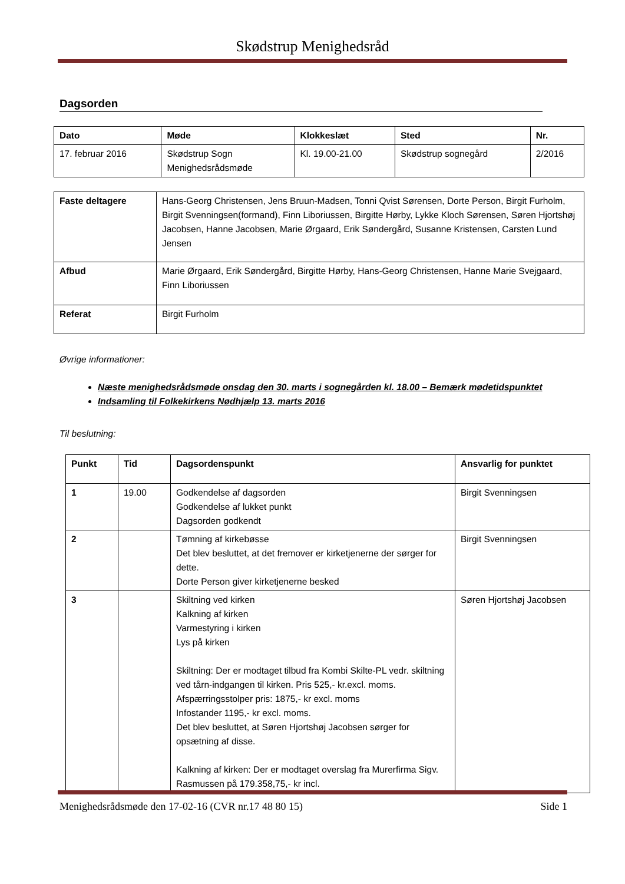Skødstrup Menighedsråd
Dagsorden
| Dato | Møde | Klokkeslæt | Sted | Nr. |
| --- | --- | --- | --- | --- |
| 17. februar 2016 | Skødstrup Sogn Menighedsrådsmøde | Kl. 19.00-21.00 | Skødstrup sognegård | 2/2016 |
| Faste deltagere | Hans-Georg Christensen, Jens Bruun-Madsen, Tonni Qvist Sørensen, Dorte Person, Birgit Furholm, Birgit Svenningsen(formand), Finn Liboriussen, Birgitte Hørby, Lykke Kloch Sørensen, Søren Hjortshøj Jacobsen, Hanne Jacobsen, Marie Ørgaard, Erik Søndergård, Susanne Kristensen, Carsten Lund Jensen |
| Afbud | Marie Ørgaard, Erik Søndergård, Birgitte Hørby, Hans-Georg Christensen, Hanne Marie Svejgaard, Finn Liboriussen |
| Referat | Birgit Furholm |
Øvrige informationer:
Næste menighedsrådsmøde onsdag den 30. marts i sognegården kl. 18.00 – Bemærk mødetidspunktet
Indsamling til Folkekirkens Nødhjælp 13. marts 2016
Til beslutning:
| Punkt | Tid | Dagsordenspunkt | Ansvarlig for punktet |
| --- | --- | --- | --- |
| 1 | 19.00 | Godkendelse af dagsorden Godkendelse af lukket punkt Dagsorden godkendt | Birgit Svenningsen |
| 2 | | Tømning af kirkebøsse Det blev besluttet, at det fremover er kirketjenerne der sørger for dette. Dorte Person giver kirketjenerne besked | Birgit Svenningsen |
| 3 | | Skiltning ved kirken Kalkning af kirken Varmestyring i kirken Lys på kirken Skiltning: Der er modtaget tilbud fra Kombi Skilte-PL vedr. skiltning ved tårn-indgangen til kirken. Pris 525,- kr.excl. moms. Afspærringsstolper pris: 1875,- kr excl. moms Infostander 1195,- kr excl. moms. Det blev besluttet, at Søren Hjortshøj Jacobsen sørger for opsætning af disse. Kalkning af kirken: Der er modtaget overslag fra Murerfirma Sigv. Rasmussen på 179.358,75,- kr incl. | Søren Hjortshøj Jacobsen |
Menighedsrådsmøde den 17-02-16 (CVR nr.17 48 80 15) Side 1